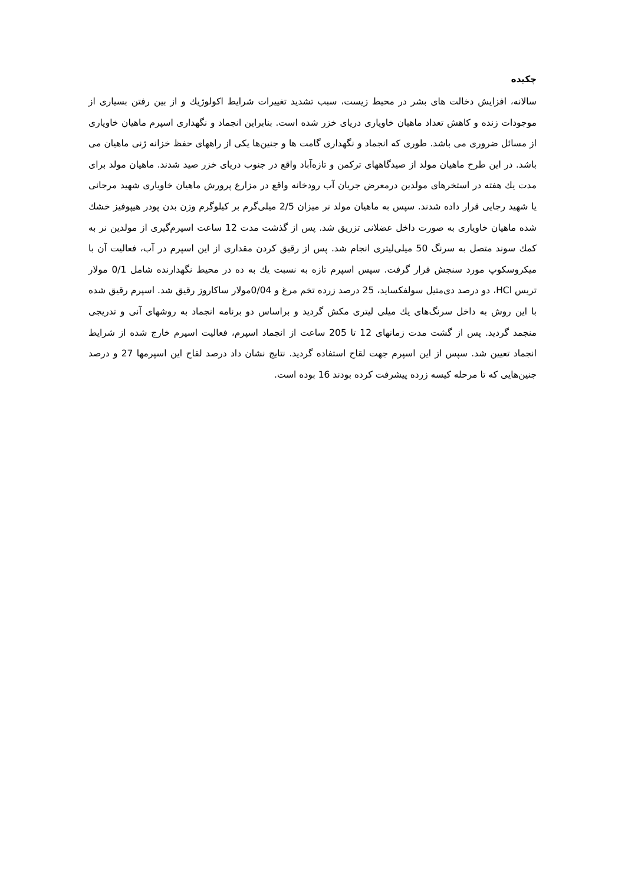چکیده
سالانه، افزایش دخالت های بشر در محیط زیست، سبب تشدید تغییرات شرایط اکولوژیك و از بین رفتن بسیاری از موجودات زنده و کاهش تعداد ماهیان خاویاری دریای خزر شده است. بنابراین انجماد و نگهداری اسپرم ماهیان خاویاری از مسائل ضروری می باشد. طوری که انجماد و نگهداری گامت ها و جنین‌ها یکی از راههای حفظ خزانه ژنی ماهیان می باشد. در این طرح ماهیان مولد از صیدگاههای ترکمن و تازه‌آباد واقع در جنوب دریای خزر صید شدند. ماهیان مولد برای مدت یك هفته در استخرهای مولدین درمعرض جریان آب رودخانه واقع در مزارع پرورش ماهیان خاویاری شهید مرجانی یا شهید رجایی قرار داده شدند. سپس به ماهیان مولد نر میزان 2/5 میلی‌گرم بر کیلوگرم وزن بدن پودر هیپوفیز خشك شده ماهیان خاویاری به صورت داخل عضلانی تزریق شد. پس از گذشت مدت 12 ساعت اسپرم‌گیری از مولدین نر به کمك سوند متصل به سرنگ 50 میلی‌لیتری انجام شد. پس از رقیق کردن مقداری از این اسپرم در آب، فعالیت آن با میکروسکوپ مورد سنجش قرار گرفت. سپس اسپرم تازه به نسبت یك به ده در محیط نگهدارنده شامل 0/1 مولار تریس HCl، دو درصد دی‌متیل سولفکساید، 25 درصد زرده تخم مرغ و 0/04مولار ساکاروز رقیق شد. اسپرم رقیق شده با این روش به داخل سرنگ‌های یك میلی لیتری مکش گردید و براساس دو برنامه انجماد به روشهای آنی و تدریجی منجمد گردید. پس از گشت مدت زمانهای 12 تا 205 ساعت از انجماد اسپرم، فعالیت اسپرم خارج شده از شرایط انجماد تعیین شد. سپس از این اسپرم جهت لقاح استفاده گردید. نتایج نشان داد درصد لقاح این اسپرمها 27 و درصد جنین‌هایی که تا مرحله کیسه زرده پیشرفت کرده بودند 16 بوده است.